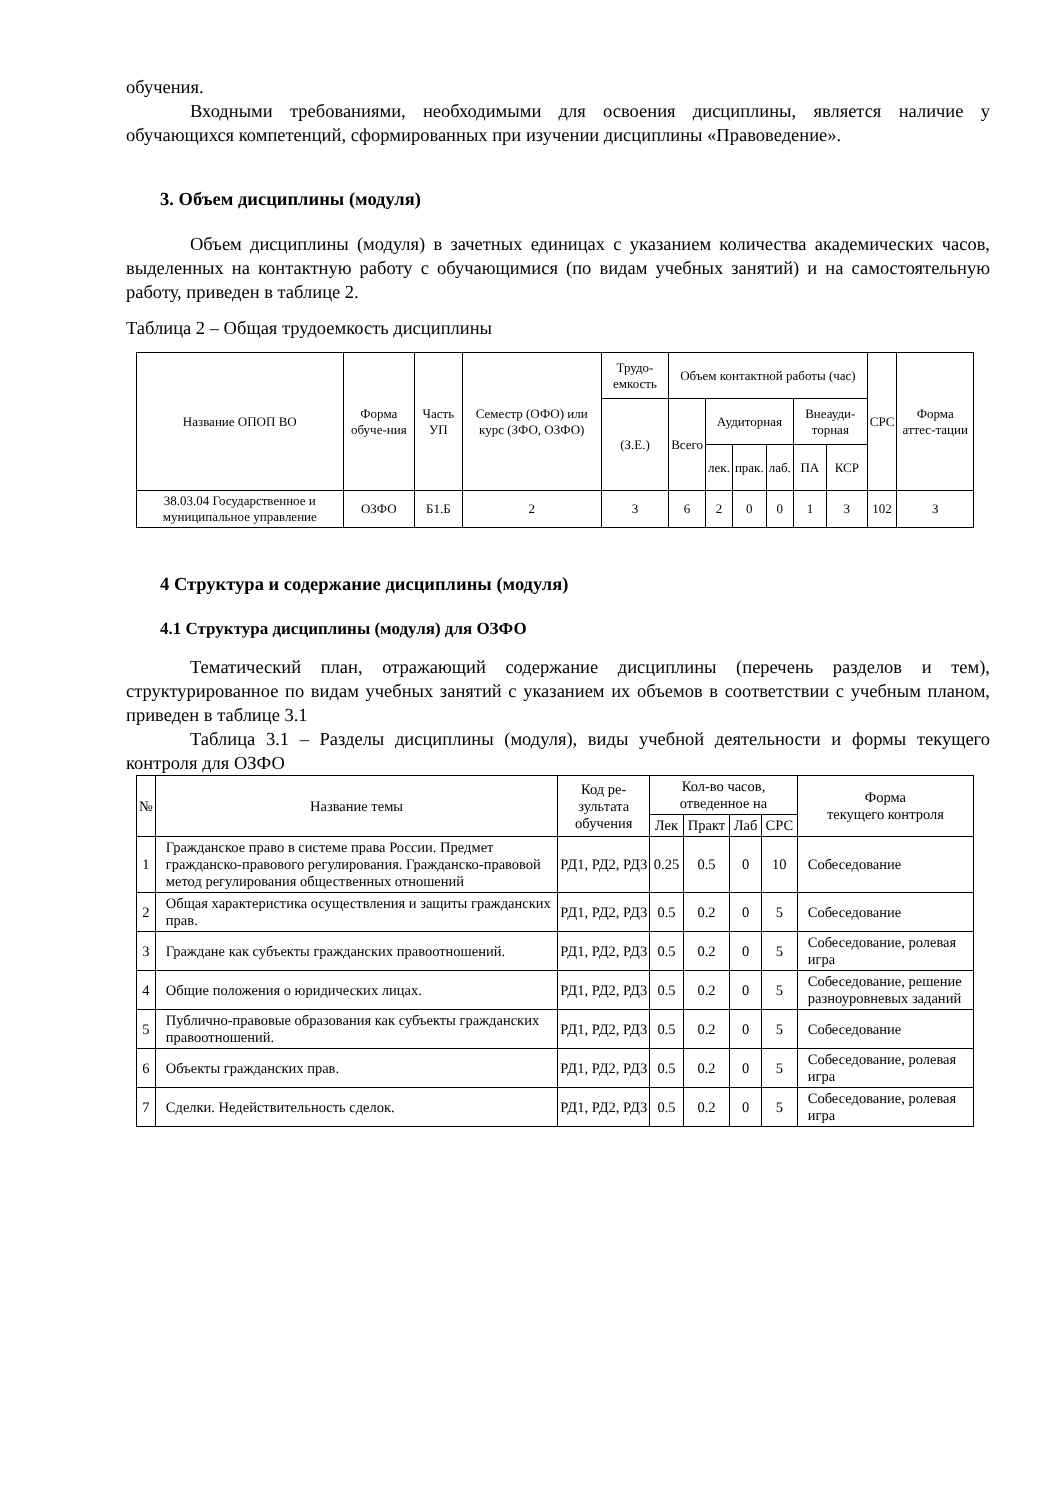обучения.
Входными требованиями, необходимыми для освоения дисциплины, является наличие у обучающихся компетенций, сформированных при изучении дисциплины «Правоведение».
3. Объем дисциплины (модуля)
Объем дисциплины (модуля) в зачетных единицах с указанием количества академических часов, выделенных на контактную работу с обучающимися (по видам учебных занятий) и на самостоятельную работу, приведен в таблице 2.
Таблица 2 – Общая трудоемкость дисциплины
| Название ОПОП ВО | Форма обуче-ния | Часть УП | Семестр (ОФО) или курс (ЗФО, ОЗФО) | Трудо-емкость | Объем контактной работы (час) | | | | | | СРС | Форма аттес-тации |
| --- | --- | --- | --- | --- | --- | --- | --- | --- | --- | --- | --- | --- |
| | | | | (З.Е.) | Всего | Аудиторная | | | Внеауди-торная | | | |
| | | | | | | лек. | прак. | лаб. | ПА | КСР | | |
| 38.03.04 Государственное и муниципальное управление | ОЗФО | Б1.Б | 2 | 3 | 6 | 2 | 0 | 0 | 1 | 3 | 102 | З |
4 Структура и содержание дисциплины (модуля)
4.1 Структура дисциплины (модуля) для ОЗФО
Тематический план, отражающий содержание дисциплины (перечень разделов и тем), структурированное по видам учебных занятий с указанием их объемов в соответствии с учебным планом, приведен в таблице 3.1
Таблица 3.1 – Разделы дисциплины (модуля), виды учебной деятельности и формы текущего контроля для ОЗФО
| № | Название темы | Код ре-зультата обучения | Кол-во часов, отведенное на | | | | Форма текущего контроля |
| --- | --- | --- | --- | --- | --- | --- | --- |
| | | | Лек | Практ | Лаб | СРС | |
| 1 | Гражданское право в системе права России. Предмет гражданско-правового регулирования. Гражданско-правовой метод регулирования общественных отношений | РД1, РД2, РД3 | 0.25 | 0.5 | 0 | 10 | Собеседование |
| 2 | Общая характеристика осуществления и защиты гражданских прав. | РД1, РД2, РД3 | 0.5 | 0.2 | 0 | 5 | Собеседование |
| 3 | Граждане как субъекты гражданских правоотношений. | РД1, РД2, РД3 | 0.5 | 0.2 | 0 | 5 | Собеседование, ролевая игра |
| 4 | Общие положения о юридических лицах. | РД1, РД2, РД3 | 0.5 | 0.2 | 0 | 5 | Собеседование, решение разноуровневых заданий |
| 5 | Публично-правовые образования как субъекты гражданских правоотношений. | РД1, РД2, РД3 | 0.5 | 0.2 | 0 | 5 | Собеседование |
| 6 | Объекты гражданских прав. | РД1, РД2, РД3 | 0.5 | 0.2 | 0 | 5 | Собеседование, ролевая игра |
| 7 | Сделки. Недействительность сделок. | РД1, РД2, РД3 | 0.5 | 0.2 | 0 | 5 | Собеседование, ролевая игра |